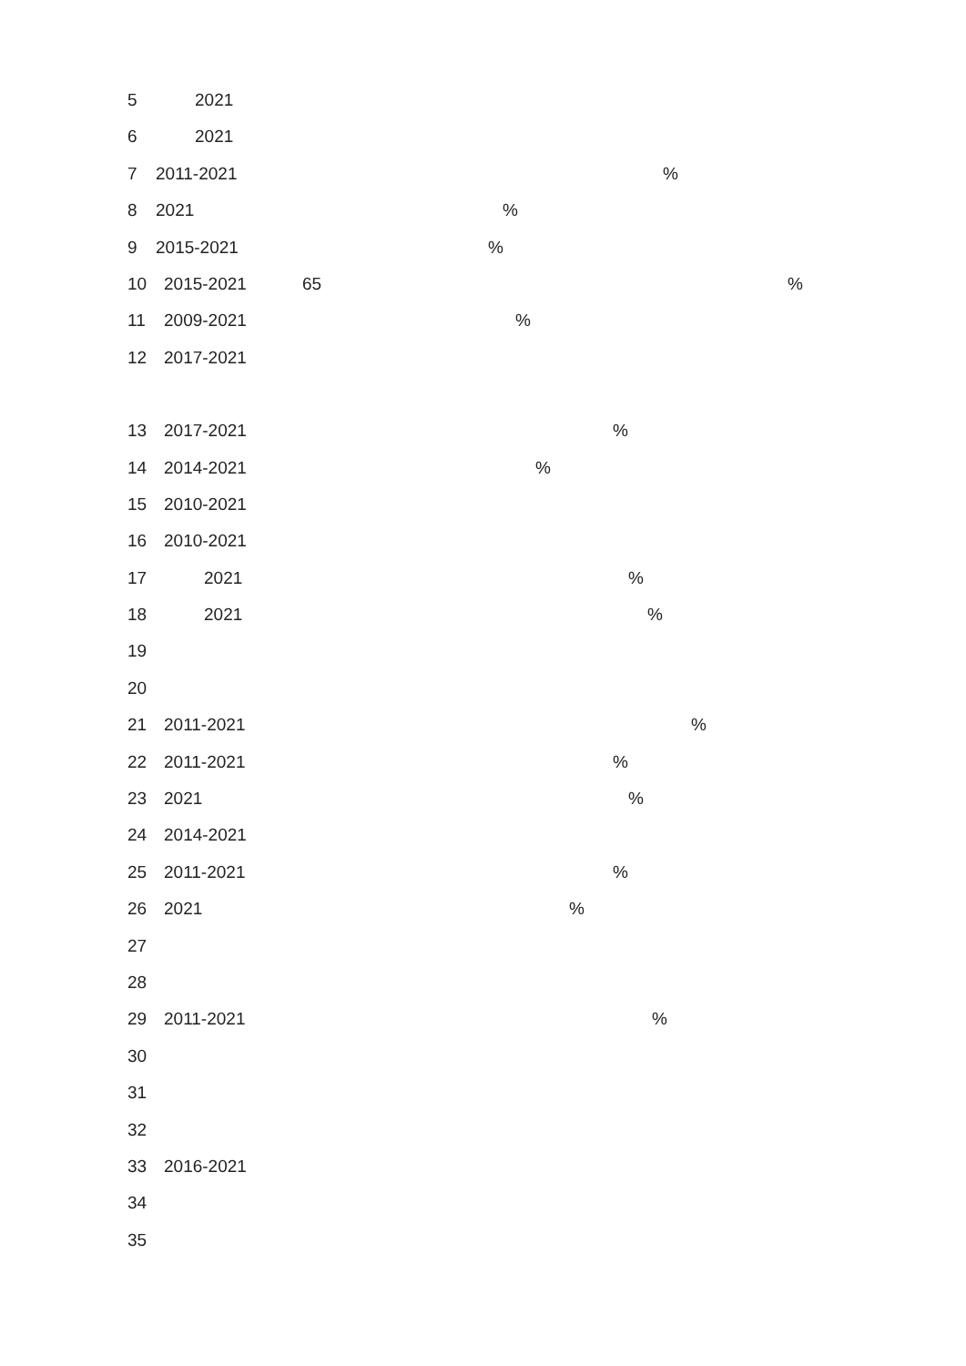5 2021
6 2021
7 2011-2021%
8 2021%
9 2015-2021%
10 2015-2021 65%
11 2009-2021%
12 2017-2021
13 2017-2021%
14 2014-2021%
15 2010-2021
16 2010-2021
17 2021%
18 2021%
19
20
21 2011-2021%
22 2011-2021%
23 2021%
24 2014-2021
25 2011-2021%
26 2021%
27
28
29 2011-2021%
30
31
32
33 2016-2021
34
35